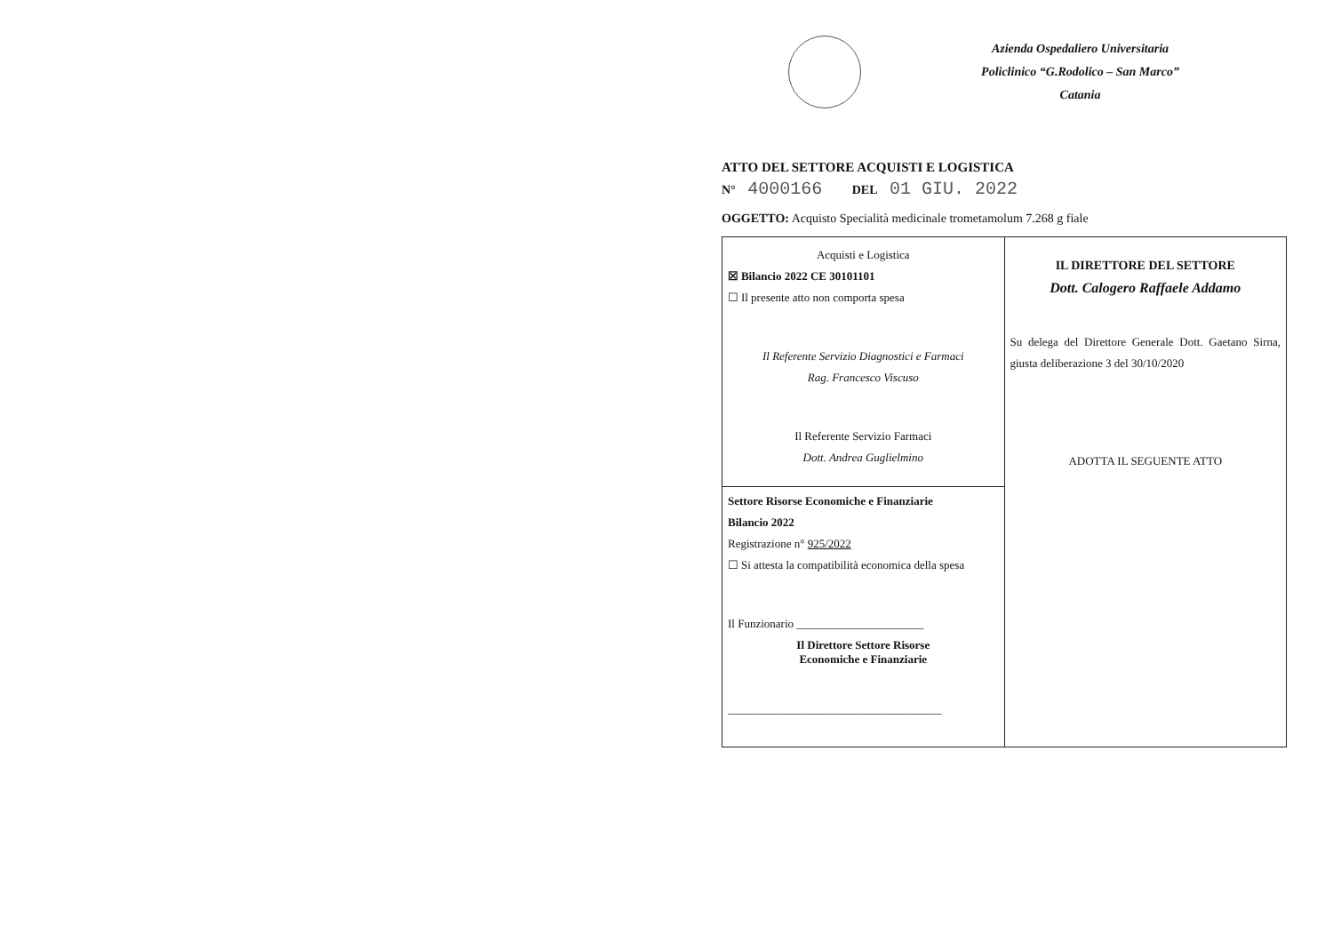Azienda Ospedaliero Universitaria
Policlinico “G.Rodolico – San Marco”
Catania
ATTO DEL SETTORE ACQUISTI E LOGISTICA
N° 4000166 DEL 01 GIU. 2022
OGGETTO: Acquisto Specialità medicinale trometamolum 7.268 g fiale
| Acquisti e Logistica ☒ Bilancio 2022 CE 30101101 ☐ Il presente atto non comporta spesa Il Referente Servizio Diagnostici e Farmaci Rag. Francesco Viscuso Il Referente Servizio Farmaci Dott. Andrea Guglielmino Settore Risorse Economiche e Finanziarie Bilancio 2022 Registrazione n° 925/2022 ☐ Si attesta la compatibilità economica della spesa Il Funzionario ______________________ Il Direttore Settore Risorse Economiche e Finanziarie _____________________________________ | IL DIRETTORE DEL SETTORE Dott. Calogero Raffaele Addamo Su delega del Direttore Generale Dott. Gaetano Sirna, giusta deliberazione 3 del 30/10/2020 ADOTTA IL SEGUENTE ATTO |